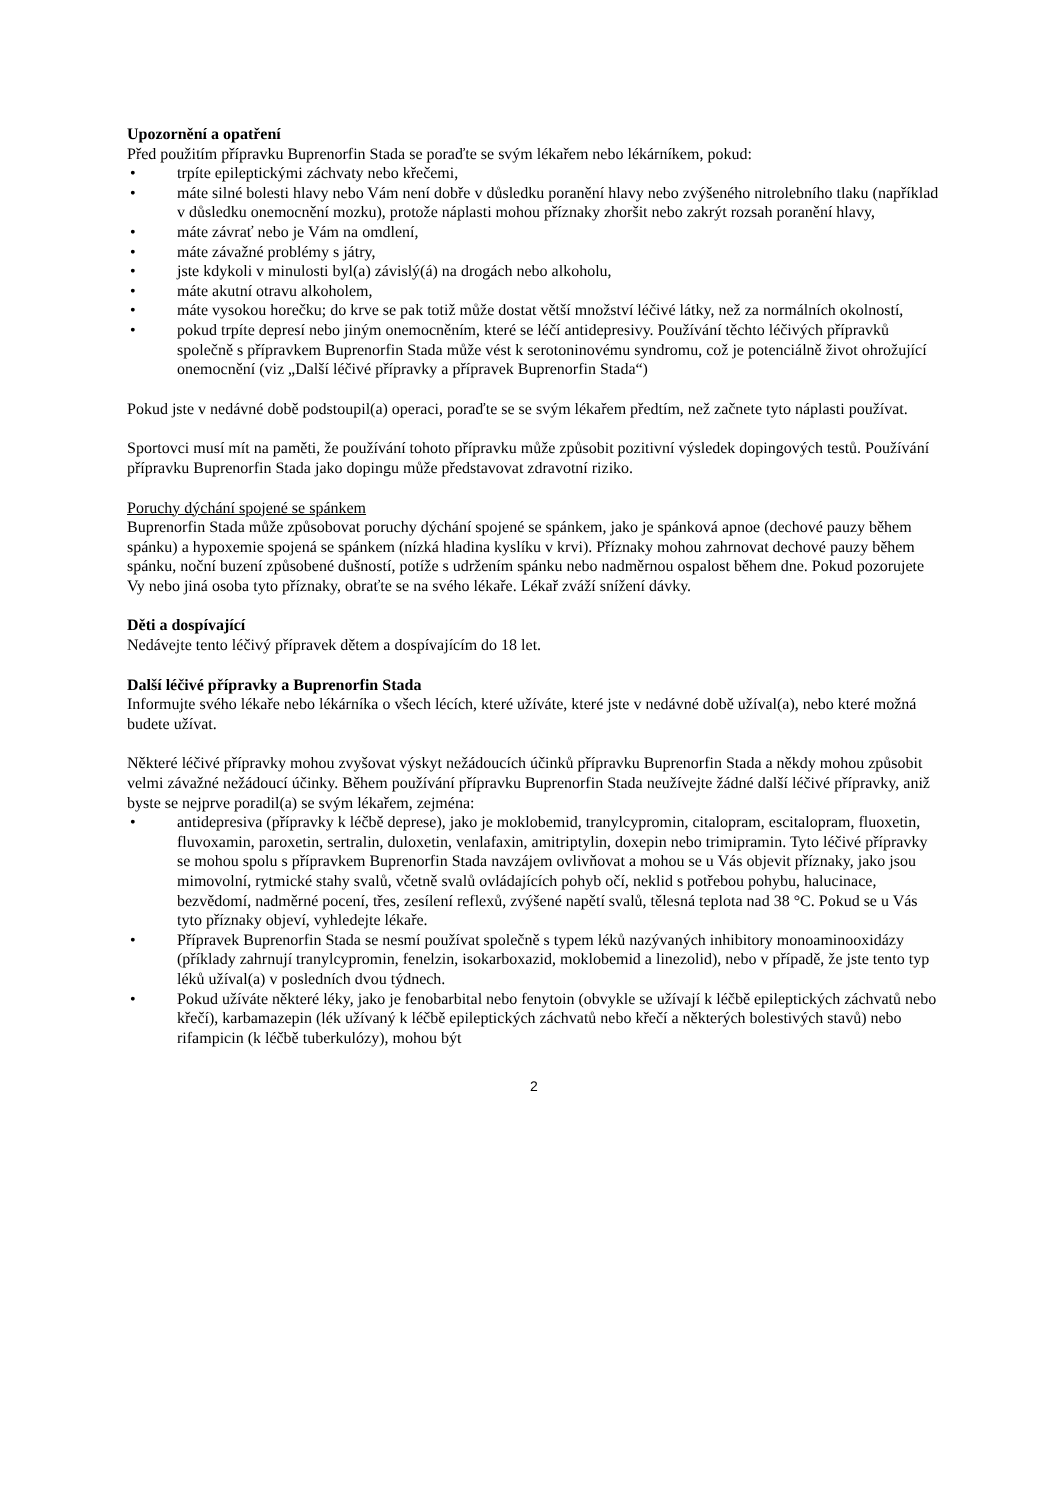Upozornění a opatření
Před použitím přípravku Buprenorfin Stada se poraďte se svým lékařem nebo lékárníkem, pokud:
• trpíte epileptickými záchvaty nebo křečemi,
• máte silné bolesti hlavy nebo Vám není dobře v důsledku poranění hlavy nebo zvýšeného nitrolebního tlaku (například v důsledku onemocnění mozku), protože náplasti mohou příznaky zhoršit nebo zakrýt rozsah poranění hlavy,
• máte závrať nebo je Vám na omdlení,
• máte závažné problémy s játry,
• jste kdykoli v minulosti byl(a) závislý(á) na drogách nebo alkoholu,
• máte akutní otravu alkoholem,
• máte vysokou horečku; do krve se pak totiž může dostat větší množství léčivé látky, než za normálních okolností,
• pokud trpíte depresí nebo jiným onemocněním, které se léčí antidepresivy. Používání těchto léčivých přípravků společně s přípravkem Buprenorfin Stada může vést k serotoninovému syndromu, což je potenciálně život ohrožující onemocnění (viz „Další léčivé přípravky a přípravek Buprenorfin Stada“)
Pokud jste v nedávné době podstoupil(a) operaci, poraďte se se svým lékařem předtím, než začnete tyto náplasti používat.
Sportovci musí mít na paměti, že používání tohoto přípravku může způsobit pozitivní výsledek dopingových testů. Používání přípravku Buprenorfin Stada jako dopingu může představovat zdravotní riziko.
Poruchy dýchání spojené se spánkem
Buprenorfin Stada může způsobovat poruchy dýchání spojené se spánkem, jako je spánková apnoe (dechové pauzy během spánku) a hypoxemie spojená se spánkem (nízká hladina kyslíku v krvi). Příznaky mohou zahrnovat dechové pauzy během spánku, noční buzení způsobené dušností, potíže s udržením spánku nebo nadměrnou ospalost během dne. Pokud pozorujete Vy nebo jiná osoba tyto příznaky, obraťte se na svého lékaře. Lékař zváží snížení dávky.
Děti a dospívající
Nedávejte tento léčivý přípravek dětem a dospívajícím do 18 let.
Další léčivé přípravky a Buprenorfin Stada
Informujte svého lékaře nebo lékárníka o všech lécích, které užíváte, které jste v nedávné době užíval(a), nebo které možná budete užívat.
Některé léčivé přípravky mohou zvyšovat výskyt nežádoucích účinků přípravku Buprenorfin Stada a někdy mohou způsobit velmi závažné nežádoucí účinky. Během používání přípravku Buprenorfin Stada neužívejte žádné další léčivé přípravky, aniž byste se nejprve poradil(a) se svým lékařem, zejména:
• antidepresiva (přípravky k léčbě deprese), jako je moklobemid, tranylcypromin, citalopram, escitalopram, fluoxetin, fluvoxamin, paroxetin, sertralin, duloxetin, venlafaxin, amitriptylin, doxepin nebo trimipramin. Tyto léčivé přípravky se mohou spolu s přípravkem Buprenorfin Stada navzájem ovlivňovat a mohou se u Vás objevit příznaky, jako jsou mimovolní, rytmické stahy svalů, včetně svalů ovládajících pohyb očí, neklid s potřebou pohybu, halucinace, bezvědomí, nadměrné pocení, třes, zesílení reflexů, zvýšené napětí svalů, tělesná teplota nad 38 °C. Pokud se u Vás tyto příznaky objeví, vyhledejte lékaře.
• Přípravek Buprenorfin Stada se nesmí používat společně s typem léků nazývaných inhibitory monoaminooxidázy (příklady zahrnují tranylcypromin, fenelzin, isokarboxazid, moklobemid a linezolid), nebo v případě, že jste tento typ léků užíval(a) v posledních dvou týdnech.
• Pokud užíváte některé léky, jako je fenobarbital nebo fenytoin (obvykle se užívají k léčbě epileptických záchvatů nebo křečí), karbamazepin (lék užívaný k léčbě epileptických záchvatů nebo křečí a některých bolestivých stavů) nebo rifampicin (k léčbě tuberkulózy), mohou být
2